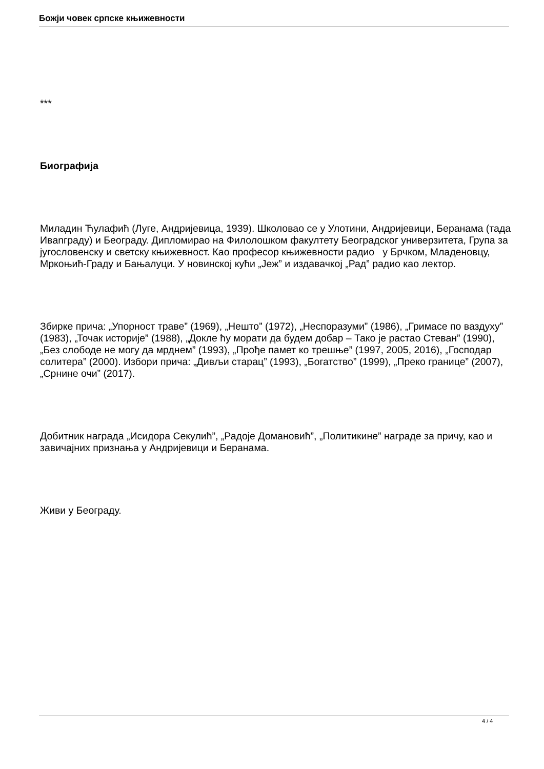Божји човек српске књижевности
***
Биографија
Миладин Ћулафић (Луге, Андријевица, 1939). Школовао се у Улотини, Андријевици, Беранама (тада Ивanграду) и Београду. Дипломирао на Филолошком факултету Београдског универзитета, Група за југословенску и светску књижевност. Као професор књижевности радио у Брчком, Младеновцу, Мркоњић-Граду и Бањалуци. У новинској кући „Јеж” и издавачкој „Рад” радио као лектор.
Збирке прича: „Упорност траве” (1969), „Нешто” (1972), „Неспоразуми” (1986), „Гримасе по ваздуху” (1983), „Точак историје” (1988), „Докле ћу морати да будем добар – Тако је растао Стеван” (1990), „Без слободе не могу да мрднем” (1993), „Прође памет ко трешње” (1997, 2005, 2016), „Господар солитера” (2000). Избори прича: „Дивљи старац” (1993), „Богатство” (1999), „Преко границе” (2007), „Срнине очи” (2017).
Добитник награда „Исидора Секулић”, „Радоје Домановић”, „Политикине” награде за причу, као и завичајних признања у Андријевици и Беранама.
Живи у Београду.
4 / 4